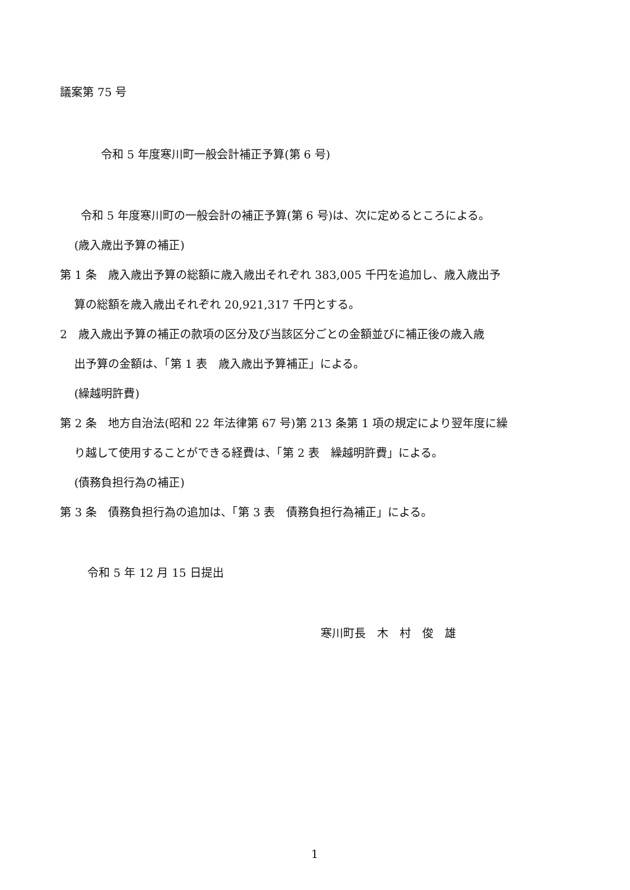議案第 75 号
令和 5 年度寒川町一般会計補正予算(第 6 号)
令和 5 年度寒川町の一般会計の補正予算(第 6 号)は、次に定めるところによる。
(歳入歳出予算の補正)
第 1 条　歳入歳出予算の総額に歳入歳出それぞれ 383,005 千円を追加し、歳入歳出予
算の総額を歳入歳出それぞれ 20,921,317 千円とする。
2　歳入歳出予算の補正の款項の区分及び当該区分ごとの金額並びに補正後の歳入歳
出予算の金額は、「第 1 表　歳入歳出予算補正」による。
(繰越明許費)
第 2 条　地方自治法(昭和 22 年法律第 67 号)第 213 条第 1 項の規定により翌年度に繰
り越して使用することができる経費は、「第 2 表　繰越明許費」による。
(債務負担行為の補正)
第 3 条　債務負担行為の追加は、「第 3 表　債務負担行為補正」による。
令和 5 年 12 月 15 日提出
寒川町長　木　村　俊　雄
1